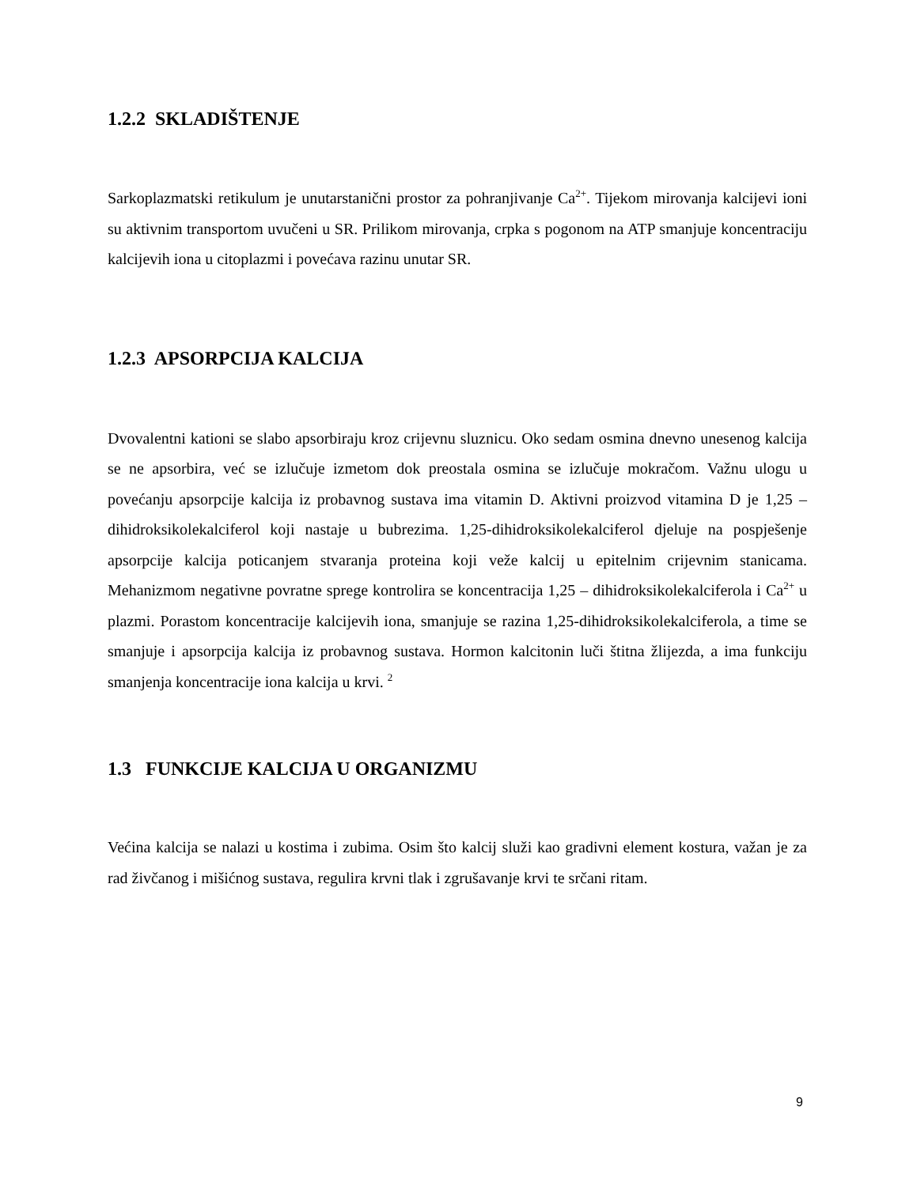1.2.2 SKLADIŠTENJE
Sarkoplazmatski retikulum je unutarstanični prostor za pohranjivanje Ca<sup>2+</sup>. Tijekom mirovanja kalcijevi ioni su aktivnim transportom uvučeni u SR. Prilikom mirovanja, crpka s pogonom na ATP smanjuje koncentraciju kalcijevih iona u citoplazmi i povećava razinu unutar SR.
1.2.3 APSORPCIJA KALCIJA
Dvovalentni kationi se slabo apsorbiraju kroz crijevnu sluznicu. Oko sedam osmina dnevno unesenog kalcija se ne apsorbira, već se izlučuje izmetom dok preostala osmina se izlučuje mokračom. Važnu ulogu u povećanju apsorpcije kalcija iz probavnog sustava ima vitamin D. Aktivni proizvod vitamina D je 1,25 – dihidroksikolekalciferol koji nastaje u bubrezima. 1,25-dihidroksikolekalciferol djeluje na pospješenje apsorpcije kalcija poticanjem stvaranja proteina koji veže kalcij u epitelnim crijevnim stanicama. Mehanizmom negativne povratne sprege kontrolira se koncentracija 1,25 – dihidroksikolekalciferola i Ca<sup>2+</sup> u plazmi. Porastom koncentracije kalcijevih iona, smanjuje se razina 1,25-dihidroksikolekalciferola, a time se smanjuje i apsorpcija kalcija iz probavnog sustava. Hormon kalcitonin luči štitna žlijezda, a ima funkciju smanjenja koncentracije iona kalcija u krvi. <sup>2</sup>
1.3 FUNKCIJE KALCIJA U ORGANIZMU
Većina kalcija se nalazi u kostima i zubima. Osim što kalcij služi kao gradivni element kostura, važan je za rad živčanog i mišićnog sustava, regulira krvni tlak i zgrušavanje krvi te srčani ritam.
9